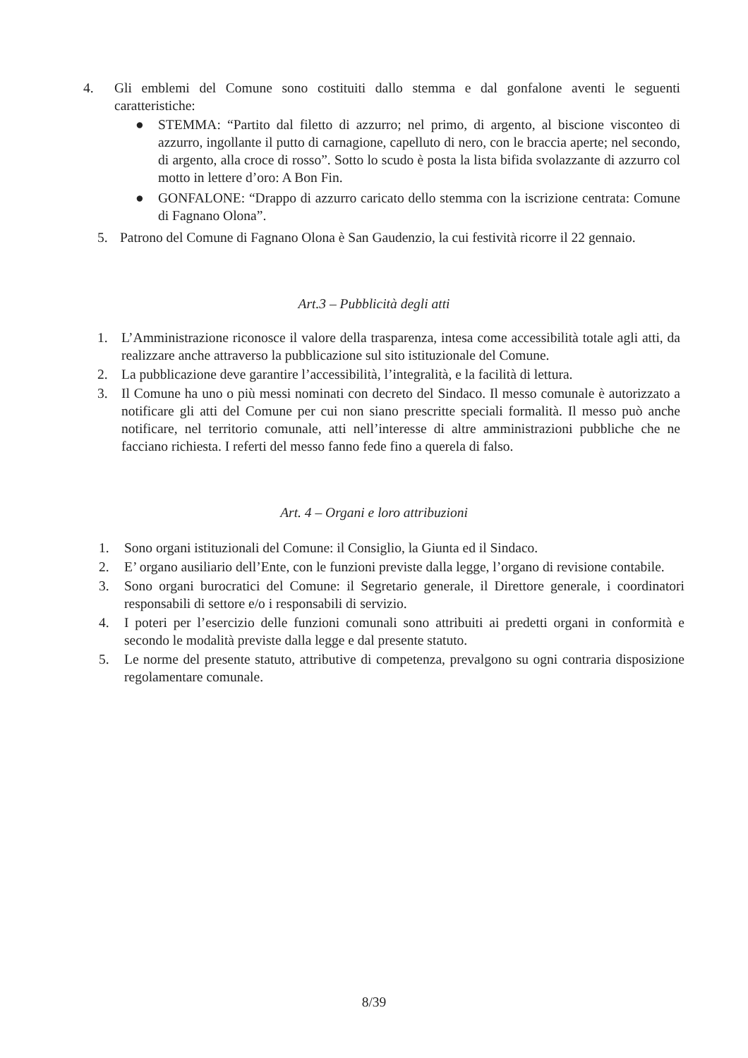4. Gli emblemi del Comune sono costituiti dallo stemma e dal gonfalone aventi le seguenti caratteristiche:
● STEMMA: “Partito dal filetto di azzurro; nel primo, di argento, al biscione visconteo di azzurro, ingollante il putto di carnagione, capelluto di nero, con le braccia aperte; nel secondo, di argento, alla croce di rosso”. Sotto lo scudo è posta la lista bifida svolazzante di azzurro col motto in lettere d’oro: A Bon Fin.
● GONFALONE: “Drappo di azzurro caricato dello stemma con la iscrizione centrata: Comune di Fagnano Olona”.
5. Patrono del Comune di Fagnano Olona è San Gaudenzio, la cui festività ricorre il 22 gennaio.
Art.3 – Pubblicità degli atti
1. L’Amministrazione riconosce il valore della trasparenza, intesa come accessibilità totale agli atti, da realizzare anche attraverso la pubblicazione sul sito istituzionale del Comune.
2. La pubblicazione deve garantire l’accessibilità, l’integralità, e la facilità di lettura.
3. Il Comune ha uno o più messi nominati con decreto del Sindaco. Il messo comunale è autorizzato a notificare gli atti del Comune per cui non siano prescritte speciali formalità. Il messo può anche notificare, nel territorio comunale, atti nell’interesse di altre amministrazioni pubbliche che ne facciano richiesta. I referti del messo fanno fede fino a querela di falso.
Art. 4 – Organi e loro attribuzioni
1. Sono organi istituzionali del Comune: il Consiglio, la Giunta ed il Sindaco.
2. E’ organo ausiliario dell’Ente, con le funzioni previste dalla legge, l’organo di revisione contabile.
3. Sono organi burocratici del Comune: il Segretario generale, il Direttore generale, i coordinatori responsabili di settore e/o i responsabili di servizio.
4. I poteri per l’esercizio delle funzioni comunali sono attribuiti ai predetti organi in conformità e secondo le modalità previste dalla legge e dal presente statuto.
5. Le norme del presente statuto, attributive di competenza, prevalgono su ogni contraria disposizione regolamentare comunale.
8/39